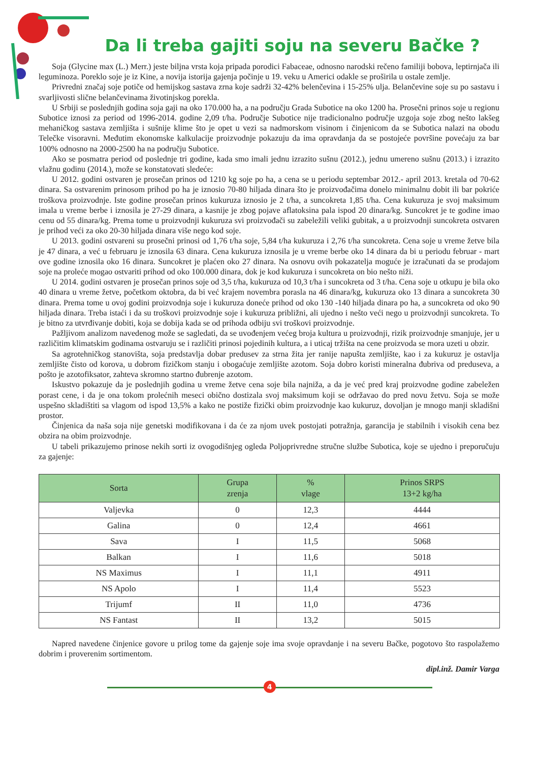Da li treba gajiti soju na severu Bačke ?
Soja (Glycine max (L.) Merr.) jeste biljna vrsta koja pripada porodici Fabaceae, odnosno narodski rečeno familiji bobova, leptirnjača ili leguminoza. Poreklo soje je iz Kine, a novija istorija gajenja počinje u 19. veku u Americi odakle se proširila u ostale zemlje.
Privredni značaj soje potiče od hemijskog sastava zrna koje sadrži 32-42% belenčevina i 15-25% ulja. Belančevine soje su po sastavu i svarljivosti slične belančevinama životinjskog porekla.
U Srbiji se poslednjih godina soja gaji na oko 170.000 ha, a na području Grada Subotice na oko 1200 ha. Prosečni prinos soje u regionu Subotice iznosi za period od 1996-2014. godine 2,09 t/ha. Područje Subotice nije tradicionalno područje uzgoja soje zbog nešto lakšeg mehaničkog sastava zemljišta i sušnije klime što je opet u vezi sa nadmorskom visinom i činjenicom da se Subotica nalazi na obodu Telečke visoravni. Međutim ekonomske kalkulacije proizvodnje pokazuju da ima opravdanja da se postojeće površine povećaju za bar 100% odnosno na 2000-2500 ha na području Subotice.
Ako se posmatra period od poslednje tri godine, kada smo imali jednu izrazito sušnu (2012.), jednu umereno sušnu (2013.) i izrazito vlažnu godinu (2014.), može se konstatovati sledeće:
U 2012. godini ostvaren je prosečan prinos od 1210 kg soje po ha, a cena se u periodu septembar 2012.- april 2013. kretala od 70-62 dinara. Sa ostvarenim prinosom prihod po ha je iznosio 70-80 hiljada dinara što je proizvođačima donelo minimalnu dobit ili bar pokriće troškova proizvodnje. Iste godine prosečan prinos kukuruza iznosio je 2 t/ha, a suncokreta 1,85 t/ha. Cena kukuruza je svoj maksimum imala u vreme berbe i iznosila je 27-29 dinara, a kasnije je zbog pojave aflatoksina pala ispod 20 dinara/kg. Suncokret je te godine imao cenu od 55 dinara/kg. Prema tome u proizvodnji kukuruza svi proizvođači su zabeležili veliki gubitak, a u proizvodnji suncokreta ostvaren je prihod veći za oko 20-30 hiljada dinara više nego kod soje.
U 2013. godini ostvareni su prosečni prinosi od 1,76 t/ha soje, 5,84 t/ha kukuruza i 2,76 t/ha suncokreta. Cena soje u vreme žetve bila je 47 dinara, a već u februaru je iznosila 63 dinara. Cena kukuruza iznosila je u vreme berbe oko 14 dinara da bi u periodu februar - mart ove godine iznosila oko 16 dinara. Suncokret je plaćen oko 27 dinara. Na osnovu ovih pokazatelja moguće je izračunati da se prodajom soje na proleće mogao ostvariti prihod od oko 100.000 dinara, dok je kod kukuruza i suncokreta on bio nešto niži.
U 2014. godini ostvaren je prosečan prinos soje od 3,5 t/ha, kukuruza od 10,3 t/ha i suncokreta od 3 t/ha. Cena soje u otkupu je bila oko 40 dinara u vreme žetve, početkom oktobra, da bi već krajem novembra porasla na 46 dinara/kg, kukuruza oko 13 dinara a suncokreta 30 dinara. Prema tome u ovoj godini proizvodnja soje i kukuruza doneće prihod od oko 130 -140 hiljada dinara po ha, a suncokreta od oko 90 hiljada dinara. Treba istaći i da su troškovi proizvodnje soje i kukuruza približni, ali ujedno i nešto veći nego u proizvodnji suncokreta. To je bitno za utvrđivanje dobiti, koja se dobija kada se od prihoda odbiju svi troškovi proizvodnje.
Pažljivom analizom navedenog može se sagledati, da se uvođenjem većeg broja kultura u proizvodnji, rizik proizvodnje smanjuje, jer u različitim klimatskim godinama ostvaruju se i različiti prinosi pojedinih kultura, a i uticaj tržišta na cene proizvoda se mora uzeti u obzir.
Sa agrotehničkog stanovišta, soja predstavlja dobar predusev za strna žita jer ranije napušta zemljište, kao i za kukuruz je ostavlja zemljište čisto od korova, u dobrom fizičkom stanju i obogaćuje zemljište azotom. Soja dobro koristi mineralna đubriva od preduseva, a pošto je azotofiksator, zahteva skromno startno đubrenje azotom.
Iskustvo pokazuje da je poslednjih godina u vreme žetve cena soje bila najniža, a da je već pred kraj proizvodne godine zabeležen porast cene, i da je ona tokom prolećnih meseci obično dostizala svoj maksimum koji se održavao do pred novu žetvu. Soja se može uspešno skladištiti sa vlagom od ispod 13,5% a kako ne postiže fizički obim proizvodnje kao kukuruz, dovoljan je mnogo manji skladišni prostor.
Činjenica da naša soja nije genetski modifikovana i da će za njom uvek postojati potražnja, garancija je stabilnih i visokih cena bez obzira na obim proizvodnje.
U tabeli prikazujemo prinose nekih sorti iz ovogodišnjeg ogleda Poljoprivredne stručne službe Subotica, koje se ujedno i preporučuju za gajenje:
| Sorta | Grupa zrenja | % vlage | Prinos SRPS 13+2 kg/ha |
| --- | --- | --- | --- |
| Valjevka | 0 | 12,3 | 4444 |
| Galina | 0 | 12,4 | 4661 |
| Sava | I | 11,5 | 5068 |
| Balkan | I | 11,6 | 5018 |
| NS Maximus | I | 11,1 | 4911 |
| NS Apolo | I | 11,4 | 5523 |
| Trijumf | II | 11,0 | 4736 |
| NS Fantast | II | 13,2 | 5015 |
Napred navedene činjenice govore u prilog tome da gajenje soje ima svoje opravdanje i na severu Bačke, pogotovo što raspolažemo dobrim i proverenim sortimentom.
dipl.inž. Damir Varga
4